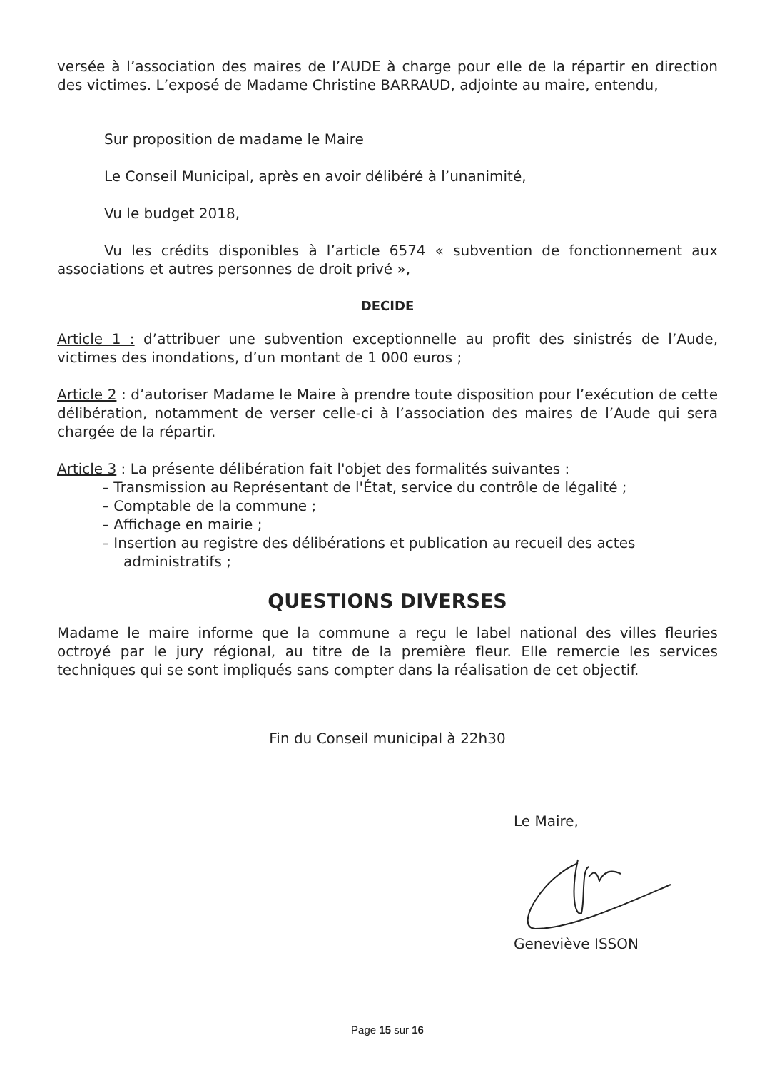versée à l’association des maires de l’AUDE à charge pour elle de la répartir en direction des victimes. L’exposé de Madame Christine BARRAUD, adjointe au maire, entendu,
Sur proposition de madame le Maire
Le Conseil Municipal, après en avoir délibéré à l’unanimité,
Vu le budget 2018,
Vu les crédits disponibles à l’article 6574 « subvention de fonctionnement aux associations et autres personnes de droit privé »,
DECIDE
Article 1 : d’attribuer une subvention exceptionnelle au profit des sinistrés de l’Aude, victimes des inondations, d’un montant de 1 000 euros ;
Article 2 : d’autoriser Madame le Maire à prendre toute disposition pour l’exécution de cette délibération, notamment de verser celle-ci à l’association des maires de l’Aude qui sera chargée de la répartir.
Article 3 : La présente délibération fait l'objet des formalités suivantes :
– Transmission au Représentant de l'État, service du contrôle de légalité ;
– Comptable de la commune ;
– Affichage en mairie ;
– Insertion au registre des délibérations et publication au recueil des actes administratifs ;
QUESTIONS DIVERSES
Madame le maire informe que la commune a reçu le label national des villes fleuries octroyé par le jury régional, au titre de la première fleur. Elle remercie les services techniques qui se sont impliqués sans compter dans la réalisation de cet objectif.
Fin du Conseil municipal à 22h30
Le Maire,
Geneviève ISSON
Page 15 sur 16